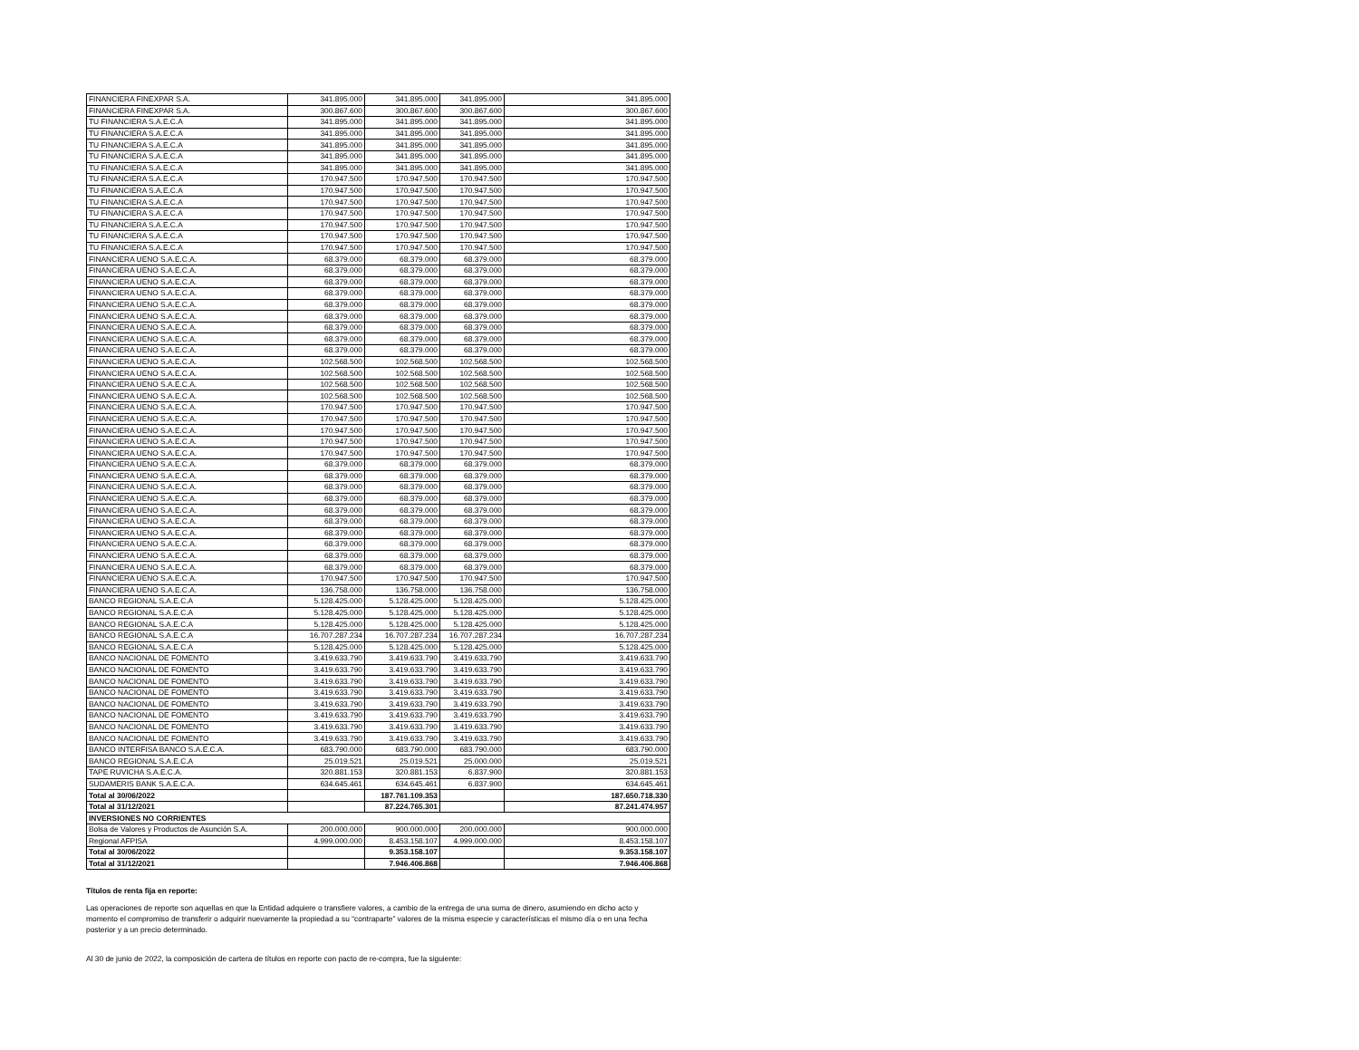| FINANCIERA FINEXPAR S.A. | 341.895.000 | 341.895.000 | 341.895.000 | 341.895.000 |
| FINANCIERA FINEXPAR S.A. | 300.867.600 | 300.867.600 | 300.867.600 | 300.867.600 |
| TU FINANCIERA S.A.E.C.A | 341.895.000 | 341.895.000 | 341.895.000 | 341.895.000 |
| TU FINANCIERA S.A.E.C.A | 341.895.000 | 341.895.000 | 341.895.000 | 341.895.000 |
| TU FINANCIERA S.A.E.C.A | 341.895.000 | 341.895.000 | 341.895.000 | 341.895.000 |
| TU FINANCIERA S.A.E.C.A | 341.895.000 | 341.895.000 | 341.895.000 | 341.895.000 |
| TU FINANCIERA S.A.E.C.A | 341.895.000 | 341.895.000 | 341.895.000 | 341.895.000 |
| TU FINANCIERA S.A.E.C.A | 170.947.500 | 170.947.500 | 170.947.500 | 170.947.500 |
| TU FINANCIERA S.A.E.C.A | 170.947.500 | 170.947.500 | 170.947.500 | 170.947.500 |
| TU FINANCIERA S.A.E.C.A | 170.947.500 | 170.947.500 | 170.947.500 | 170.947.500 |
| TU FINANCIERA S.A.E.C.A | 170.947.500 | 170.947.500 | 170.947.500 | 170.947.500 |
| TU FINANCIERA S.A.E.C.A | 170.947.500 | 170.947.500 | 170.947.500 | 170.947.500 |
| TU FINANCIERA S.A.E.C.A | 170.947.500 | 170.947.500 | 170.947.500 | 170.947.500 |
| TU FINANCIERA S.A.E.C.A | 170.947.500 | 170.947.500 | 170.947.500 | 170.947.500 |
| FINANCIERA UENO S.A.E.C.A. | 68.379.000 | 68.379.000 | 68.379.000 | 68.379.000 |
| FINANCIERA UENO S.A.E.C.A. | 68.379.000 | 68.379.000 | 68.379.000 | 68.379.000 |
| FINANCIERA UENO S.A.E.C.A. | 68.379.000 | 68.379.000 | 68.379.000 | 68.379.000 |
| FINANCIERA UENO S.A.E.C.A. | 68.379.000 | 68.379.000 | 68.379.000 | 68.379.000 |
| FINANCIERA UENO S.A.E.C.A. | 68.379.000 | 68.379.000 | 68.379.000 | 68.379.000 |
| FINANCIERA UENO S.A.E.C.A. | 68.379.000 | 68.379.000 | 68.379.000 | 68.379.000 |
| FINANCIERA UENO S.A.E.C.A. | 68.379.000 | 68.379.000 | 68.379.000 | 68.379.000 |
| FINANCIERA UENO S.A.E.C.A. | 68.379.000 | 68.379.000 | 68.379.000 | 68.379.000 |
| FINANCIERA UENO S.A.E.C.A. | 68.379.000 | 68.379.000 | 68.379.000 | 68.379.000 |
| FINANCIERA UENO S.A.E.C.A. | 102.568.500 | 102.568.500 | 102.568.500 | 102.568.500 |
| FINANCIERA UENO S.A.E.C.A. | 102.568.500 | 102.568.500 | 102.568.500 | 102.568.500 |
| FINANCIERA UENO S.A.E.C.A. | 102.568.500 | 102.568.500 | 102.568.500 | 102.568.500 |
| FINANCIERA UENO S.A.E.C.A. | 102.568.500 | 102.568.500 | 102.568.500 | 102.568.500 |
| FINANCIERA UENO S.A.E.C.A. | 170.947.500 | 170.947.500 | 170.947.500 | 170.947.500 |
| FINANCIERA UENO S.A.E.C.A. | 170.947.500 | 170.947.500 | 170.947.500 | 170.947.500 |
| FINANCIERA UENO S.A.E.C.A. | 170.947.500 | 170.947.500 | 170.947.500 | 170.947.500 |
| FINANCIERA UENO S.A.E.C.A. | 170.947.500 | 170.947.500 | 170.947.500 | 170.947.500 |
| FINANCIERA UENO S.A.E.C.A. | 170.947.500 | 170.947.500 | 170.947.500 | 170.947.500 |
| FINANCIERA UENO S.A.E.C.A. | 68.379.000 | 68.379.000 | 68.379.000 | 68.379.000 |
| FINANCIERA UENO S.A.E.C.A. | 68.379.000 | 68.379.000 | 68.379.000 | 68.379.000 |
| FINANCIERA UENO S.A.E.C.A. | 68.379.000 | 68.379.000 | 68.379.000 | 68.379.000 |
| FINANCIERA UENO S.A.E.C.A. | 68.379.000 | 68.379.000 | 68.379.000 | 68.379.000 |
| FINANCIERA UENO S.A.E.C.A. | 68.379.000 | 68.379.000 | 68.379.000 | 68.379.000 |
| FINANCIERA UENO S.A.E.C.A. | 68.379.000 | 68.379.000 | 68.379.000 | 68.379.000 |
| FINANCIERA UENO S.A.E.C.A. | 68.379.000 | 68.379.000 | 68.379.000 | 68.379.000 |
| FINANCIERA UENO S.A.E.C.A. | 68.379.000 | 68.379.000 | 68.379.000 | 68.379.000 |
| FINANCIERA UENO S.A.E.C.A. | 68.379.000 | 68.379.000 | 68.379.000 | 68.379.000 |
| FINANCIERA UENO S.A.E.C.A. | 68.379.000 | 68.379.000 | 68.379.000 | 68.379.000 |
| FINANCIERA UENO S.A.E.C.A. | 170.947.500 | 170.947.500 | 170.947.500 | 170.947.500 |
| FINANCIERA UENO S.A.E.C.A. | 136.758.000 | 136.758.000 | 136.758.000 | 136.758.000 |
| BANCO REGIONAL S.A.E.C.A | 5.128.425.000 | 5.128.425.000 | 5.128.425.000 | 5.128.425.000 |
| BANCO REGIONAL S.A.E.C.A | 5.128.425.000 | 5.128.425.000 | 5.128.425.000 | 5.128.425.000 |
| BANCO REGIONAL S.A.E.C.A | 5.128.425.000 | 5.128.425.000 | 5.128.425.000 | 5.128.425.000 |
| BANCO REGIONAL S.A.E.C.A | 16.707.287.234 | 16.707.287.234 | 16.707.287.234 | 16.707.287.234 |
| BANCO REGIONAL S.A.E.C.A | 5.128.425.000 | 5.128.425.000 | 5.128.425.000 | 5.128.425.000 |
| BANCO NACIONAL DE FOMENTO | 3.419.633.790 | 3.419.633.790 | 3.419.633.790 | 3.419.633.790 |
| BANCO NACIONAL DE FOMENTO | 3.419.633.790 | 3.419.633.790 | 3.419.633.790 | 3.419.633.790 |
| BANCO NACIONAL DE FOMENTO | 3.419.633.790 | 3.419.633.790 | 3.419.633.790 | 3.419.633.790 |
| BANCO NACIONAL DE FOMENTO | 3.419.633.790 | 3.419.633.790 | 3.419.633.790 | 3.419.633.790 |
| BANCO NACIONAL DE FOMENTO | 3.419.633.790 | 3.419.633.790 | 3.419.633.790 | 3.419.633.790 |
| BANCO NACIONAL DE FOMENTO | 3.419.633.790 | 3.419.633.790 | 3.419.633.790 | 3.419.633.790 |
| BANCO NACIONAL DE FOMENTO | 3.419.633.790 | 3.419.633.790 | 3.419.633.790 | 3.419.633.790 |
| BANCO NACIONAL DE FOMENTO | 3.419.633.790 | 3.419.633.790 | 3.419.633.790 | 3.419.633.790 |
| BANCO INTERFISA BANCO S.A.E.C.A. | 683.790.000 | 683.790.000 | 683.790.000 | 683.790.000 |
| BANCO REGIONAL S.A.E.C.A | 25.019.521 | 25.019.521 | 25.000.000 | 25.019.521 |
| TAPE RUVICHA S.A.E.C.A. | 320.881.153 | 320.881.153 | 6.837.900 | 320.881.153 |
| SUDAMERIS BANK S.A.E.C.A. | 634.645.461 | 634.645.461 | 6.837.900 | 634.645.461 |
| Total al 30/06/2022 | | 187.761.109.353 | | 187.650.718.330 |
| Total al 31/12/2021 | | 87.224.765.301 | | 87.241.474.957 |
| INVERSIONES NO CORRIENTES | | | | |
| Bolsa de Valores y Productos de Asunción S.A. | 200.000.000 | 900.000.000 | 200.000.000 | 900.000.000 |
| Regional AFPISA | 4.999.000.000 | 8.453.158.107 | 4.999.000.000 | 8.453.158.107 |
| Total al 30/06/2022 | | 9.353.158.107 | | 9.353.158.107 |
| Total al 31/12/2021 | | 7.946.406.868 | | 7.946.406.868 |
Títulos de renta fija en reporte:
Las operaciones de reporte son aquellas en que la Entidad adquiere o transfiere valores, a cambio de la entrega de una suma de dinero, asumiendo en dicho acto y momento el compromiso de transferir o adquirir nuevamente la propiedad a su “contraparte” valores de la misma especie y características el mismo día o en una fecha posterior y a un precio determinado.
Al 30 de junio de 2022, la composición de cartera de títulos en reporte con pacto de re-compra, fue la siguiente: